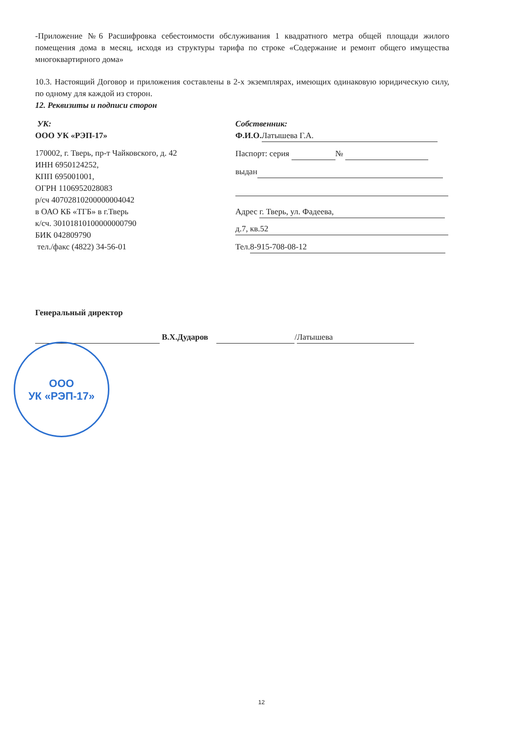-Приложение №6 Расшифровка себестоимости обслуживания 1 квадратного метра общей площади жилого помещения дома в месяц, исходя из структуры тарифа по строке «Содержание и ремонт общего имущества многоквартирного дома»
10.3. Настоящий Договор и приложения составлены в 2-х экземплярах, имеющих одинаковую юридическую силу, по одному для каждой из сторон.
12. Реквизиты и подписи сторон
УК:
ООО УК «РЭП-17»
170002, г. Тверь, пр-т Чайковского, д. 42
ИНН 6950124252,
КПП 695001001,
ОГРН 1106952028083
р/сч 40702810200000004042
в ОАО КБ «ТГБ» в г.Тверь
к/сч. 30101810100000000790
БИК 042809790
тел./факс (4822) 34-56-01
Собственник:
Ф.И.О. Латышева Г.А.
Паспорт: серия №
выдан
Адрес г. Тверь, ул. Фадеева,
д.7, кв.52
Тел. 8-915-708-08-12
Генеральный директор
В.Х.Дударов / Латышева
ООО
УК «РЭП-17»
12